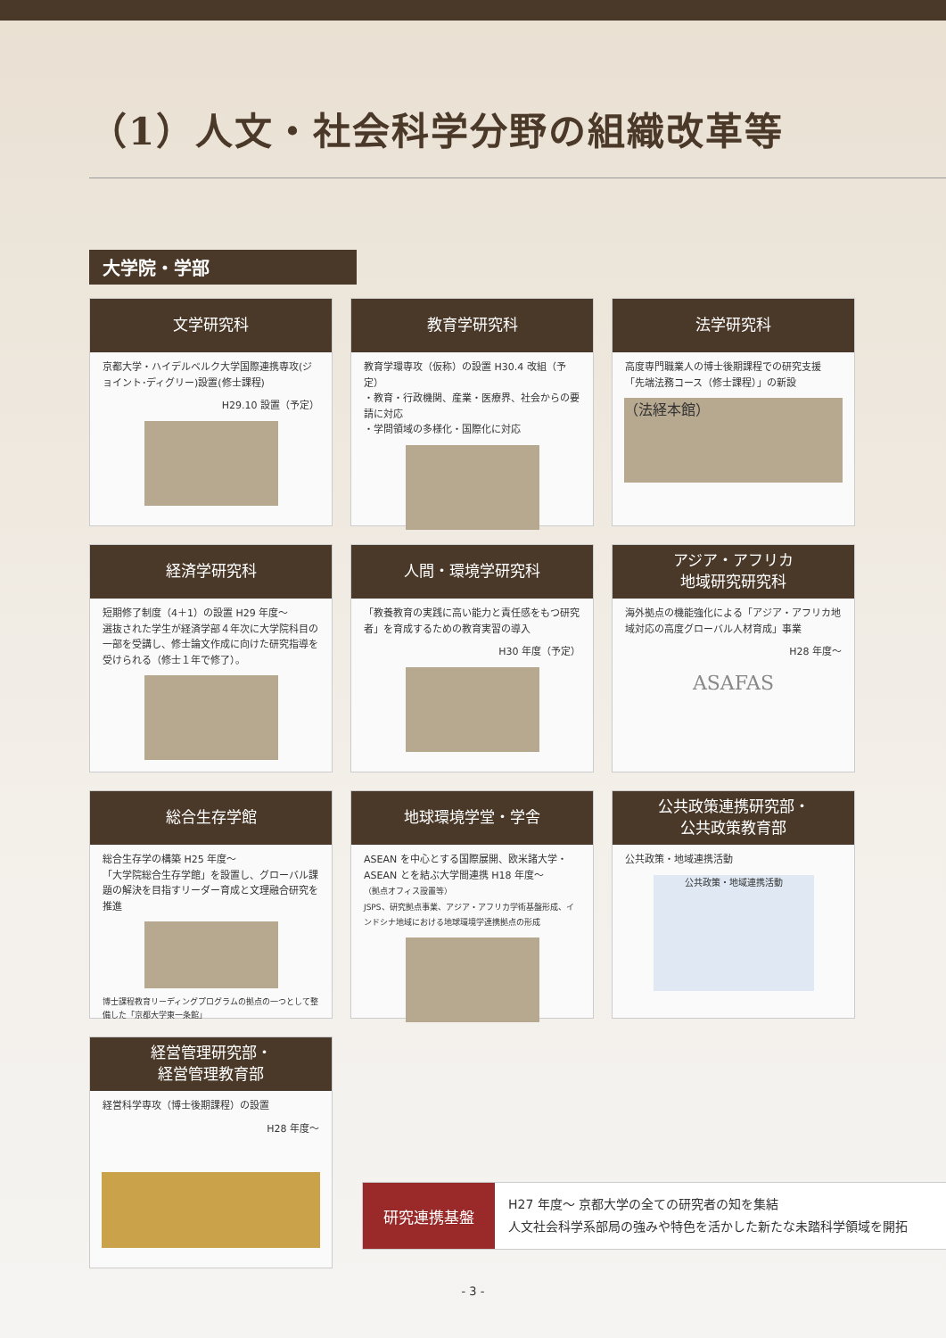（1）人文・社会科学分野の組織改革等
大学院・学部
文学研究科
京都大学・ハイデルベルク大学国際連携専攻(ジョイント･ディグリー)設置(修士課程)
H29.10 設置（予定）
教育学研究科
教育学環専攻（仮称）の設置 H30.4 改組（予定）
・教育・行政機関、産業・医療界、社会からの要請に対応
・学問領域の多様化・国際化に対応
法学研究科
高度専門職業人の博士後期課程での研究支援
「先端法務コース（修士課程）」の新設
（法経本館）
経済学研究科
短期修了制度（4＋1）の設置 H29 年度～
選抜された学生が経済学部４年次に大学院科目の一部を受講し、修士論文作成に向けた研究指導を受けられる（修士１年で修了）。
人間・環境学研究科
「教養教育の実践に高い能力と責任感をもつ研究者」を育成するための教育実習の導入
H30 年度（予定）
アジア・アフリカ
地域研究研究科
海外拠点の機能強化による「アジア・アフリカ地域対応の高度グローバル人材育成」事業
H28 年度～
ASAFAS
総合生存学館
総合生存学の構築 H25 年度～
「大学院総合生存学館」を設置し、グローバル課題の解決を目指すリーダー育成と文理融合研究を推進
博士課程教育リーディングプログラムの拠点の一つとして整備した「京都大学東一条館」
地球環境学堂・学舎
ASEAN を中心とする国際展開、欧米諸大学・ASEAN とを結ぶ大学間連携 H18 年度～
（拠点オフィス設置等）
JSPS、研究拠点事業、アジア・アフリカ学術基盤形成、インドシナ地域における地球環境学連携拠点の形成
公共政策連携研究部・
公共政策教育部
公共政策・地域連携活動
公共政策・地域連携活動
経営管理研究部・
経営管理教育部
経営科学専攻（博士後期課程）の設置
H28 年度～
研究連携基盤
H27 年度～ 京都大学の全ての研究者の知を集結
人文社会科学系部局の強みや特色を活かした新たな未踏科学領域を開拓
- 3 -